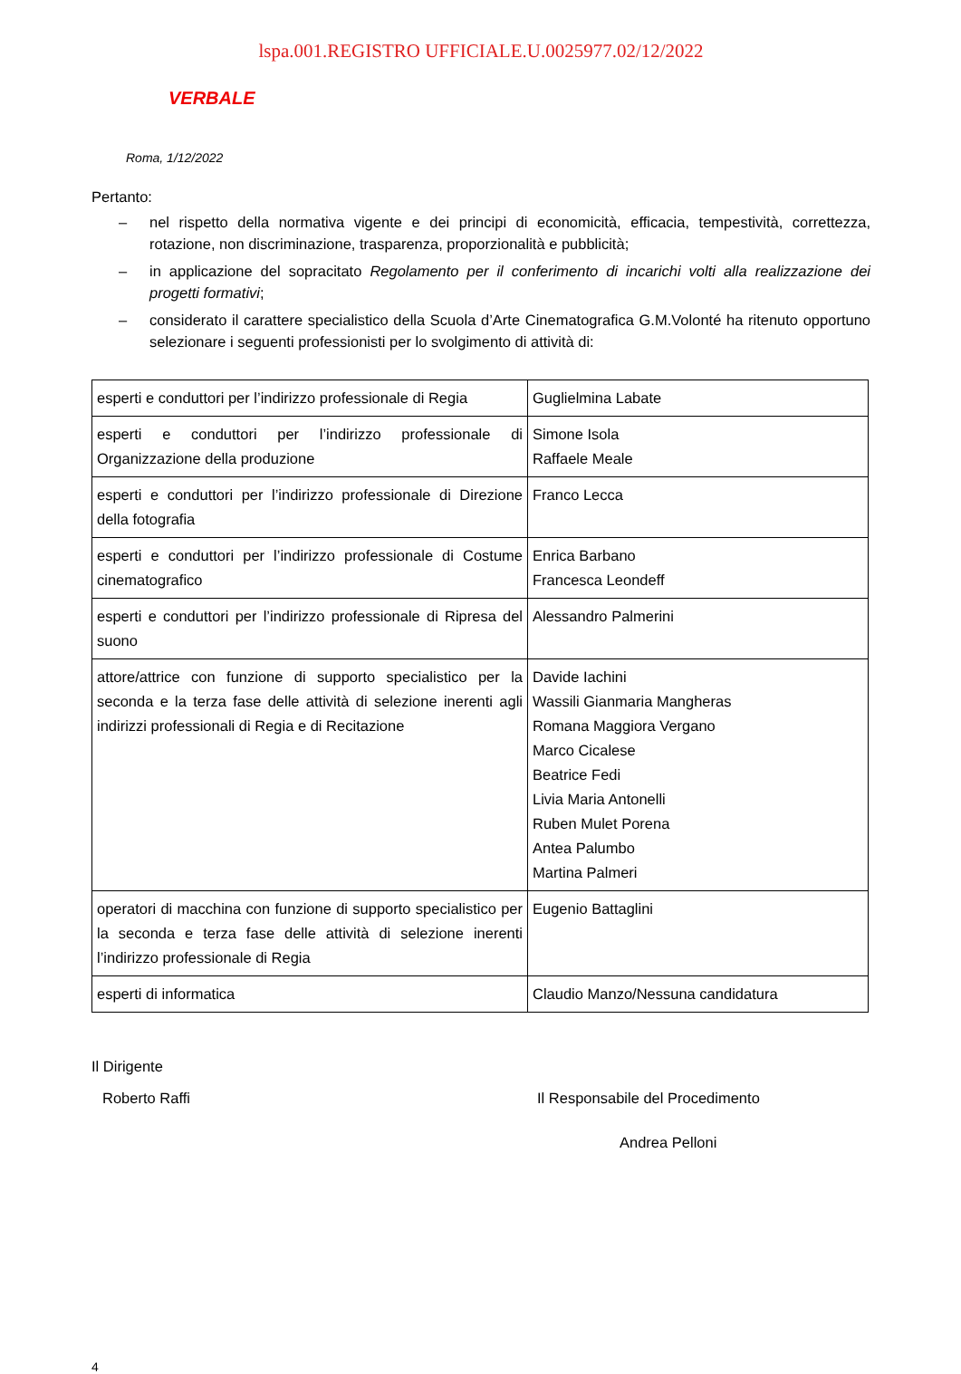lspa.001.REGISTRO UFFICIALE.U.0025977.02/12/2022
VERBALE
Roma, 1/12/2022
Pertanto:
– nel rispetto della normativa vigente e dei principi di economicità, efficacia, tempestività, correttezza, rotazione, non discriminazione, trasparenza, proporzionalità e pubblicità;
– in applicazione del sopracitato Regolamento per il conferimento di incarichi volti alla realizzazione dei progetti formativi;
– considerato il carattere specialistico della Scuola d’Arte Cinematografica G.M.Volonté ha ritenuto opportuno selezionare i seguenti professionisti per lo svolgimento di attività di:
| esperti e conduttori per l’indirizzo professionale di Regia | Guglielmina Labate |
| esperti e conduttori per l’indirizzo professionale di Organizzazione della produzione | Simone Isola Raffaele Meale |
| esperti e conduttori per l’indirizzo professionale di Direzione della fotografia | Franco Lecca |
| esperti e conduttori per l’indirizzo professionale di Costume cinematografico | Enrica Barbano Francesca Leondeff |
| esperti e conduttori per l’indirizzo professionale di Ripresa del suono | Alessandro Palmerini |
| attore/attrice con funzione di supporto specialistico per la seconda e la terza fase delle attività di selezione inerenti agli indirizzi professionali di Regia e di Recitazione | Davide Iachini Wassili Gianmaria Mangheras Romana Maggiora Vergano Marco Cicalese Beatrice Fedi Livia Maria Antonelli Ruben Mulet Porena Antea Palumbo Martina Palmeri |
| operatori di macchina con funzione di supporto specialistico per la seconda e terza fase delle attività di selezione inerenti l’indirizzo professionale di Regia | Eugenio Battaglini |
| esperti di informatica | Claudio Manzo/Nessuna candidatura |
Il Dirigente
Roberto Raffi Il Responsabile del Procedimento
Andrea Pelloni
4